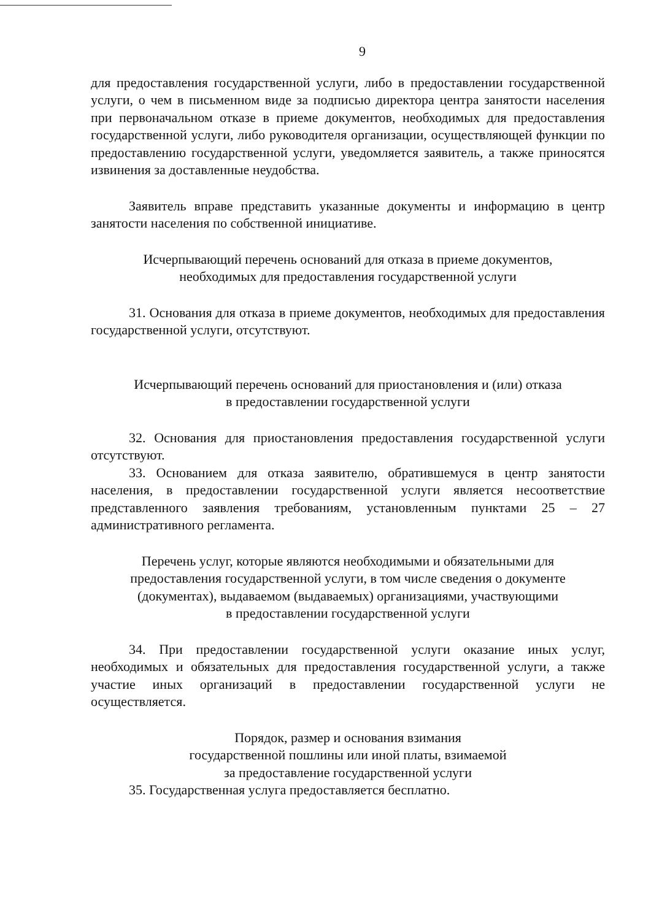9
для предоставления государственной услуги, либо в предоставлении государственной услуги, о чем в письменном виде за подписью директора центра занятости населения при первоначальном отказе в приеме документов, необходимых для предоставления государственной услуги, либо руководителя организации, осуществляющей функции по предоставлению государственной услуги, уведомляется заявитель, а также приносятся извинения за доставленные неудобства.
Заявитель вправе представить указанные документы и информацию в центр занятости населения по собственной инициативе.
Исчерпывающий перечень оснований для отказа в приеме документов,
необходимых для предоставления государственной услуги
31. Основания для отказа в приеме документов, необходимых для предоставления государственной услуги, отсутствуют.
Исчерпывающий перечень оснований для приостановления и (или) отказа
в предоставлении государственной услуги
32. Основания для приостановления предоставления государственной услуги отсутствуют.
33. Основанием для отказа заявителю, обратившемуся в центр занятости населения, в предоставлении государственной услуги является несоответствие представленного заявления требованиям, установленным пунктами 25 – 27 административного регламента.
Перечень услуг, которые являются необходимыми и обязательными для
предоставления государственной услуги, в том числе сведения о документе
(документах), выдаваемом (выдаваемых) организациями, участвующими
в предоставлении государственной услуги
34. При предоставлении государственной услуги оказание иных услуг, необходимых и обязательных для предоставления государственной услуги, а также участие иных организаций в предоставлении государственной услуги не осуществляется.
Порядок, размер и основания взимания
государственной пошлины или иной платы, взимаемой
за предоставление государственной услуги
35. Государственная услуга предоставляется бесплатно.